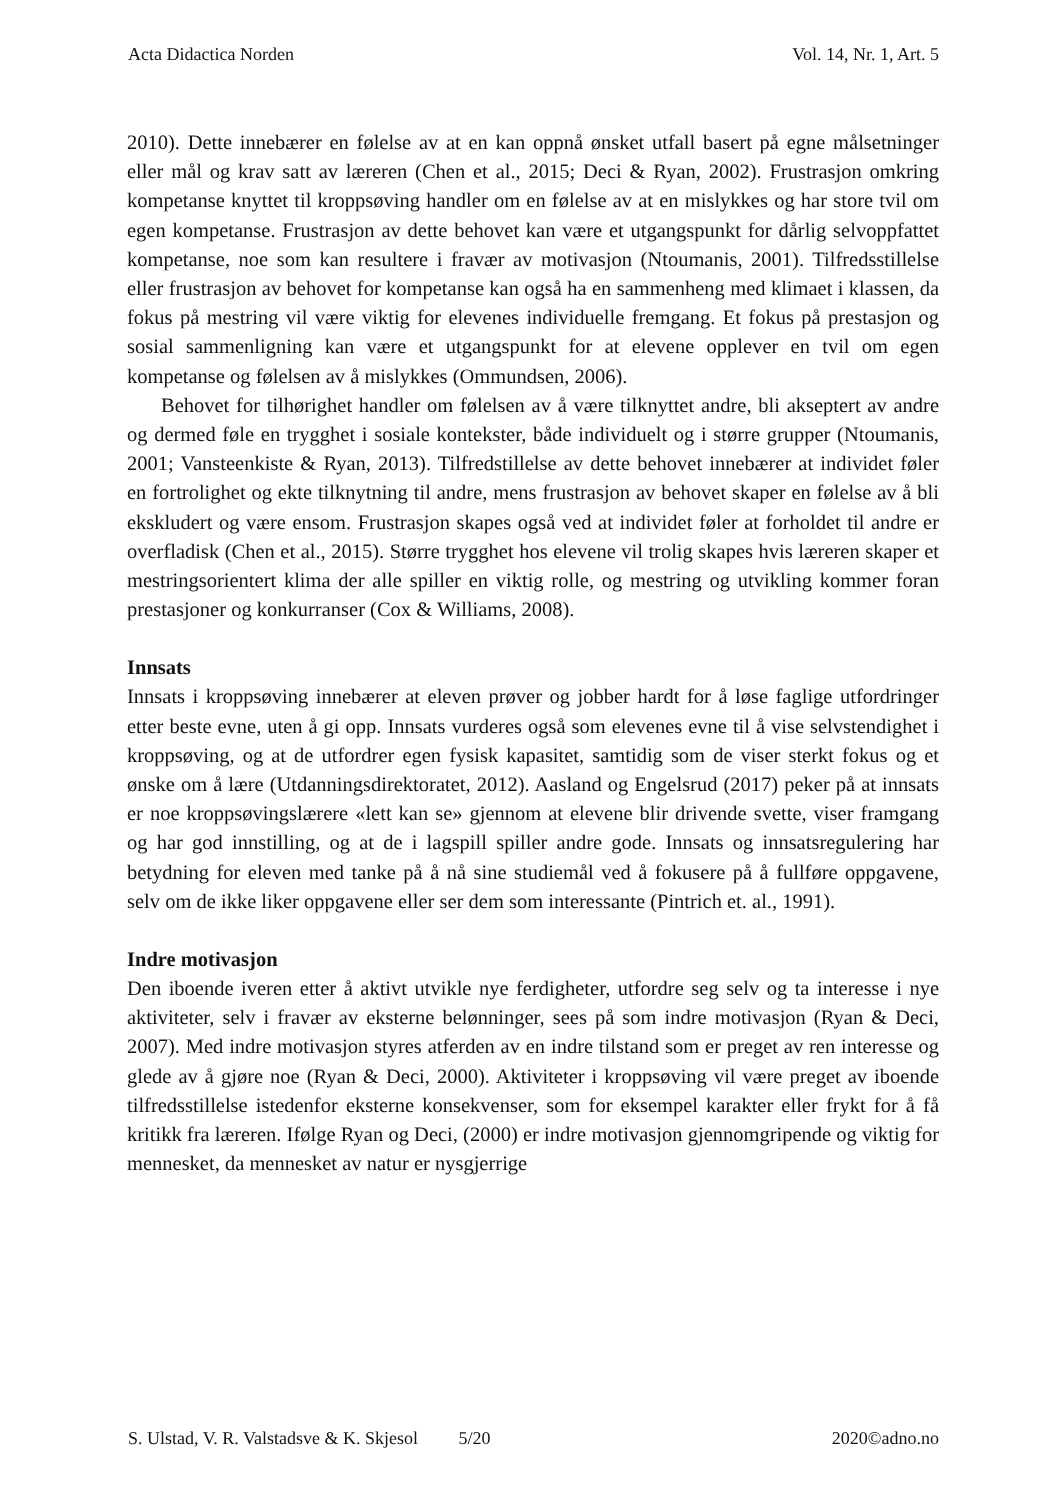Acta Didactica Norden Vol. 14, Nr. 1, Art. 5
2010). Dette innebærer en følelse av at en kan oppnå ønsket utfall basert på egne målsetninger eller mål og krav satt av læreren (Chen et al., 2015; Deci & Ryan, 2002). Frustrasjon omkring kompetanse knyttet til kroppsøving handler om en følelse av at en mislykkes og har store tvil om egen kompetanse. Frustrasjon av dette behovet kan være et utgangspunkt for dårlig selvoppfattet kompetanse, noe som kan resultere i fravær av motivasjon (Ntoumanis, 2001). Tilfredsstillelse eller frustrasjon av behovet for kompetanse kan også ha en sammenheng med klimaet i klassen, da fokus på mestring vil være viktig for elevenes individuelle fremgang. Et fokus på prestasjon og sosial sammenligning kan være et utgangspunkt for at elevene opplever en tvil om egen kompetanse og følelsen av å mislykkes (Ommundsen, 2006).
Behovet for tilhørighet handler om følelsen av å være tilknyttet andre, bli akseptert av andre og dermed føle en trygghet i sosiale kontekster, både individuelt og i større grupper (Ntoumanis, 2001; Vansteenkiste & Ryan, 2013). Tilfredstillelse av dette behovet innebærer at individet føler en fortrolighet og ekte tilknytning til andre, mens frustrasjon av behovet skaper en følelse av å bli ekskludert og være ensom. Frustrasjon skapes også ved at individet føler at forholdet til andre er overfladisk (Chen et al., 2015). Større trygghet hos elevene vil trolig skapes hvis læreren skaper et mestringsorientert klima der alle spiller en viktig rolle, og mestring og utvikling kommer foran prestasjoner og konkurranser (Cox & Williams, 2008).
Innsats
Innsats i kroppsøving innebærer at eleven prøver og jobber hardt for å løse faglige utfordringer etter beste evne, uten å gi opp. Innsats vurderes også som elevenes evne til å vise selvstendighet i kroppsøving, og at de utfordrer egen fysisk kapasitet, samtidig som de viser sterkt fokus og et ønske om å lære (Utdanningsdirektoratet, 2012). Aasland og Engelsrud (2017) peker på at innsats er noe kroppsøvingslærere «lett kan se» gjennom at elevene blir drivende svette, viser framgang og har god innstilling, og at de i lagspill spiller andre gode. Innsats og innsatsregulering har betydning for eleven med tanke på å nå sine studiemål ved å fokusere på å fullføre oppgavene, selv om de ikke liker oppgavene eller ser dem som interessante (Pintrich et. al., 1991).
Indre motivasjon
Den iboende iveren etter å aktivt utvikle nye ferdigheter, utfordre seg selv og ta interesse i nye aktiviteter, selv i fravær av eksterne belønninger, sees på som indre motivasjon (Ryan & Deci, 2007). Med indre motivasjon styres atferden av en indre tilstand som er preget av ren interesse og glede av å gjøre noe (Ryan & Deci, 2000). Aktiviteter i kroppsøving vil være preget av iboende tilfredsstillelse istedenfor eksterne konsekvenser, som for eksempel karakter eller frykt for å få kritikk fra læreren. Ifølge Ryan og Deci, (2000) er indre motivasjon gjennomgripende og viktig for mennesket, da mennesket av natur er nysgjerrige
S. Ulstad, V. R. Valstadsve & K. Skjesol 5/20 2020©adno.no